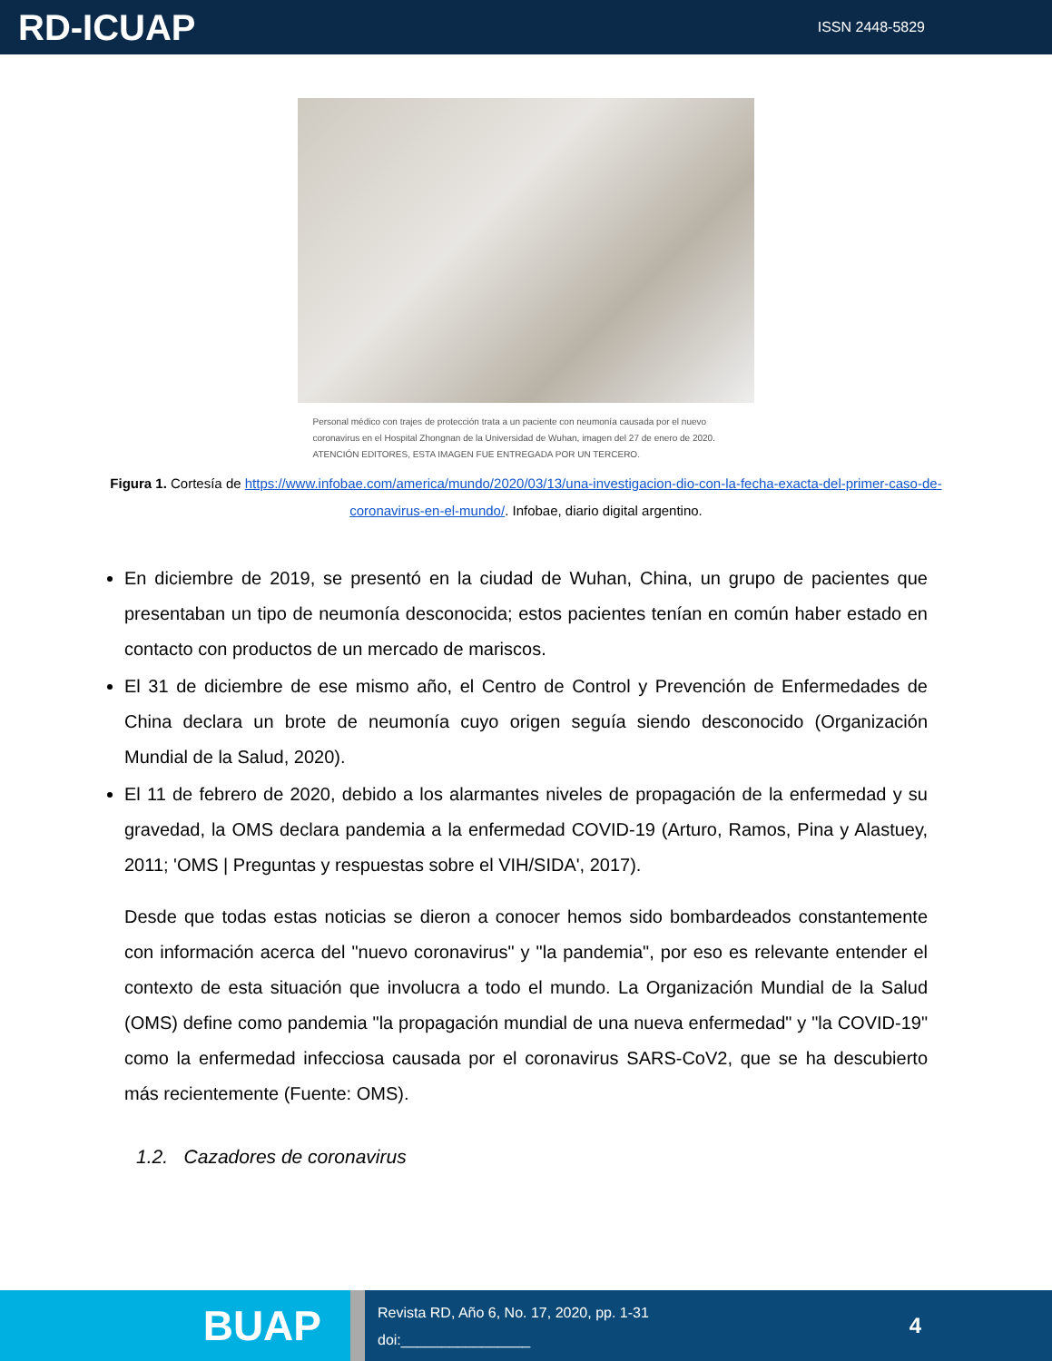RD-ICUAP
ISSN 2448-5829
Personal médico con trajes de protección trata a un paciente con neumonía causada por el nuevo coronavirus en el Hospital Zhongnan de la Universidad de Wuhan, imagen del 27 de enero de 2020. ATENCIÓN EDITORES, ESTA IMAGEN FUE ENTREGADA POR UN TERCERO.
Figura 1. Cortesía de https://www.infobae.com/america/mundo/2020/03/13/una-investigacion-dio-con-la-fecha-exacta-del-primer-caso-de-coronavirus-en-el-mundo/. Infobae, diario digital argentino.
En diciembre de 2019, se presentó en la ciudad de Wuhan, China, un grupo de pacientes que presentaban un tipo de neumonía desconocida; estos pacientes tenían en común haber estado en contacto con productos de un mercado de mariscos.
El 31 de diciembre de ese mismo año, el Centro de Control y Prevención de Enfermedades de China declara un brote de neumonía cuyo origen seguía siendo desconocido (Organización Mundial de la Salud, 2020).
El 11 de febrero de 2020, debido a los alarmantes niveles de propagación de la enfermedad y su gravedad, la OMS declara pandemia a la enfermedad COVID-19 (Arturo, Ramos, Pina y Alastuey, 2011; 'OMS | Preguntas y respuestas sobre el VIH/SIDA', 2017).
Desde que todas estas noticias se dieron a conocer hemos sido bombardeados constantemente con información acerca del "nuevo coronavirus" y "la pandemia", por eso es relevante entender el contexto de esta situación que involucra a todo el mundo. La Organización Mundial de la Salud (OMS) define como pandemia "la propagación mundial de una nueva enfermedad" y "la COVID-19" como la enfermedad infecciosa causada por el coronavirus SARS-CoV2, que se ha descubierto más recientemente (Fuente: OMS).
1.2. Cazadores de coronavirus
BUAP
Revista RD, Año 6, No. 17, 2020, pp. 1-31
doi:________________
4